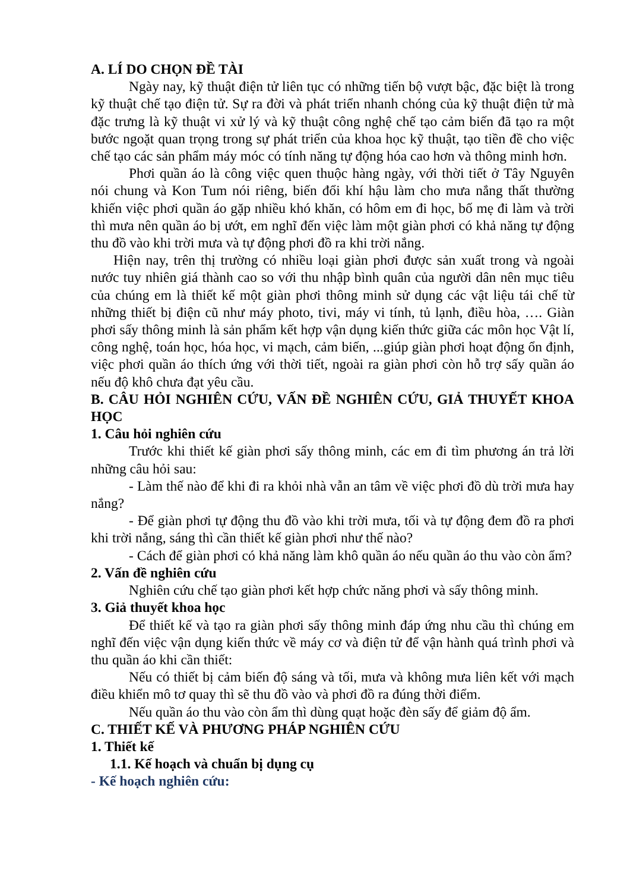A. LÍ DO CHỌN ĐỀ TÀI
Ngày nay, kỹ thuật điện tử liên tục có những tiến bộ vượt bậc, đặc biệt là trong kỹ thuật chế tạo điện tử. Sự ra đời và phát triển nhanh chóng của kỹ thuật điện tử mà đặc trưng là kỹ thuật vi xử lý và kỹ thuật công nghệ chế tạo cảm biến đã tạo ra một bước ngoặt quan trọng trong sự phát triển của khoa học kỹ thuật, tạo tiền đề cho việc chế tạo các sản phẩm máy móc có tính năng tự động hóa cao hơn và thông minh hơn.
Phơi quần áo là công việc quen thuộc hàng ngày, với thời tiết ở Tây Nguyên nói chung và Kon Tum nói riêng, biến đổi khí hậu làm cho mưa nắng thất thường khiến việc phơi quần áo gặp nhiều khó khăn, có hôm em đi học, bố mẹ đi làm và trời thì mưa nên quần áo bị ướt, em nghĩ đến việc làm một giàn phơi có khả năng tự động thu đồ vào khi trời mưa và tự động phơi đồ ra khi trời nắng.
Hiện nay, trên thị trường có nhiều loại giàn phơi được sản xuất trong và ngoài nước tuy nhiên giá thành cao so với thu nhập bình quân của người dân nên mục tiêu của chúng em là thiết kế một giàn phơi thông minh sử dụng các vật liệu tái chế từ những thiết bị điện cũ như máy photo, tivi, máy vi tính, tủ lạnh, điều hòa, …. Giàn phơi sấy thông minh là sản phẩm kết hợp vận dụng kiến thức giữa các môn học Vật lí, công nghệ, toán học, hóa học, vi mạch, cảm biến, ...giúp giàn phơi hoạt động ổn định, việc phơi quần áo thích ứng với thời tiết, ngoài ra giàn phơi còn hỗ trợ sấy quần áo nếu độ khô chưa đạt yêu cầu.
B. CÂU HỎI NGHIÊN CỨU, VẤN ĐỀ NGHIÊN CỨU, GIẢ THUYẾT KHOA HỌC
1. Câu hỏi nghiên cứu
Trước khi thiết kế giàn phơi sấy thông minh, các em đi tìm phương án trả lời những câu hỏi sau:
- Làm thế nào để khi đi ra khỏi nhà vẫn an tâm về việc phơi đồ dù trời mưa hay nắng?
- Để giàn phơi tự động thu đồ vào khi trời mưa, tối và tự động đem đồ ra phơi khi trời nắng, sáng thì cần thiết kế giàn phơi như thế nào?
- Cách để giàn phơi có khả năng làm khô quần áo nếu quần áo thu vào còn ẩm?
2. Vấn đề nghiên cứu
Nghiên cứu chế tạo giàn phơi kết hợp chức năng phơi và sấy thông minh.
3. Giả thuyết khoa học
Để thiết kế và tạo ra giàn phơi sấy thông minh đáp ứng nhu cầu thì chúng em nghĩ đến việc vận dụng kiến thức về máy cơ và điện tử để vận hành quá trình phơi và thu quần áo khi cần thiết:
Nếu có thiết bị cảm biến độ sáng và tối, mưa và không mưa liên kết với mạch điều khiển mô tơ quay thì sẽ thu đồ vào và phơi đồ ra đúng thời điểm.
Nếu quần áo thu vào còn ẩm thì dùng quạt hoặc đèn sấy để giảm độ ẩm.
C. THIẾT KẾ VÀ PHƯƠNG PHÁP NGHIÊN CỨU
1. Thiết kế
1.1. Kế hoạch và chuẩn bị dụng cụ
- Kế hoạch nghiên cứu: